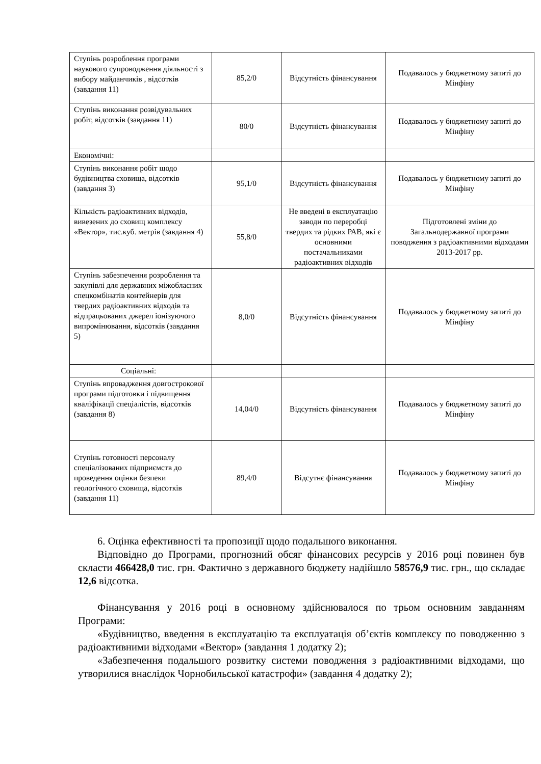| Ступінь розроблення програми наукового супроводження діяльності з вибору майданчиків , відсотків (завдання 11) | 85,2/0 | Відсутність фінансування | Подавалось у бюджетному запиті до Мінфіну |
| Ступінь виконання розвідувальних робіт, відсотків (завдання 11) | 80/0 | Відсутність фінансування | Подавалось у бюджетному запиті до Мінфіну |
| Економічні: | | | |
| Ступінь виконання робіт щодо будівництва сховища, відсотків (завдання 3) | 95,1/0 | Відсутність фінансування | Подавалось у бюджетному запиті до Мінфіну |
| Кількість радіоактивних відходів, вивезених до сховищ комплексу «Вектор», тис.куб. метрів (завдання 4) | 55,8/0 | Не введені в експлуатацію заводи по переробці твердих та рідких РАВ, які є основними постачальниками радіоактивних відходів | Підготовлені зміни до Загальнодержавної програми поводження з радіоактивними відходами 2013-2017 рр. |
| Ступінь забезпечення розроблення та закупівлі для державних міжобласних спецкомбінатів контейнерів для твердих радіоактивних відходів та відпрацьованих джерел іонізуючого випромінювання, відсотків (завдання 5) | 8,0/0 | Відсутність фінансування | Подавалось у бюджетному запиті до Мінфіну |
| Соціальні: | | | |
| Ступінь впровадження довгострокової програми підготовки і підвищення кваліфікації спеціалістів, відсотків (завдання 8) | 14,04/0 | Відсутність фінансування | Подавалось у бюджетному запиті до Мінфіну |
| Ступінь готовності персоналу спеціалізованих підприємств до проведення оцінки безпеки геологічного сховища, відсотків (завдання 11) | 89,4/0 | Відсутнє фінансування | Подавалось у бюджетному запиті до Мінфіну |
6. Оцінка ефективності та пропозиції щодо подальшого виконання.
Відповідно до Програми, прогнозний обсяг фінансових ресурсів у 2016 році повинен був скласти 466428,0 тис. грн. Фактично з державного бюджету надійшло 58576,9 тис. грн., що складає 12,6 відсотка.
Фінансування у 2016 році в основному здійснювалося по трьом основним завданням Програми:
«Будівництво, введення в експлуатацію та експлуатація об’єктів комплексу по поводженню з радіоактивними відходами «Вектор» (завдання 1 додатку 2);
«Забезпечення подальшого розвитку системи поводження з радіоактивними відходами, що утворилися внаслідок Чорнобильської катастрофи» (завдання 4 додатку 2);